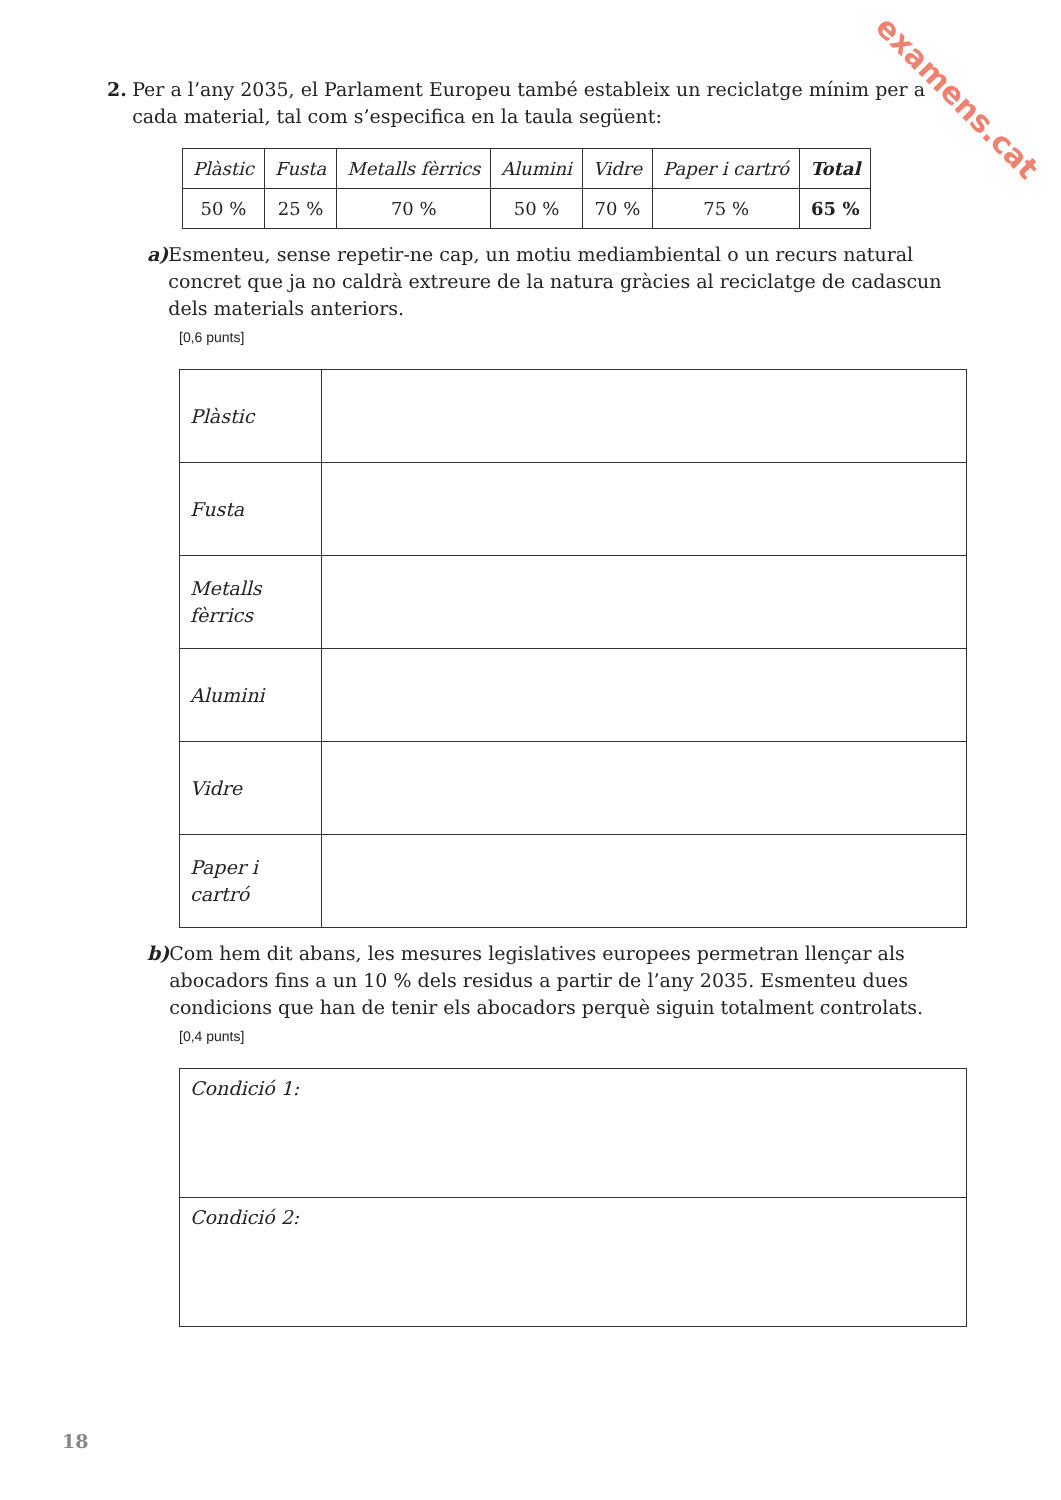examens.cat
2. Per a l’any 2035, el Parlament Europeu també estableix un reciclatge mínim per a cada material, tal com s’especifica en la taula següent:
| Plàstic | Fusta | Metalls fèrrics | Alumini | Vidre | Paper i cartró | Total |
| 50 % | 25 % | 70 % | 50 % | 70 % | 75 % | 65 % |
a) Esmenteu, sense repetir-ne cap, un motiu mediambiental o un recurs natural concret que ja no caldrà extreure de la natura gràcies al reciclatge de cadascun dels materials anteriors.
[0,6 punts]
| Plàstic | |
| Fusta | |
| Metalls fèrrics | |
| Alumini | |
| Vidre | |
| Paper i cartró | |
b) Com hem dit abans, les mesures legislatives europees permetran llençar als abocadors fins a un 10 % dels residus a partir de l’any 2035. Esmenteu dues condicions que han de tenir els abocadors perquè siguin totalment controlats.
[0,4 punts]
| Condició 1: |
| Condició 2: |
18